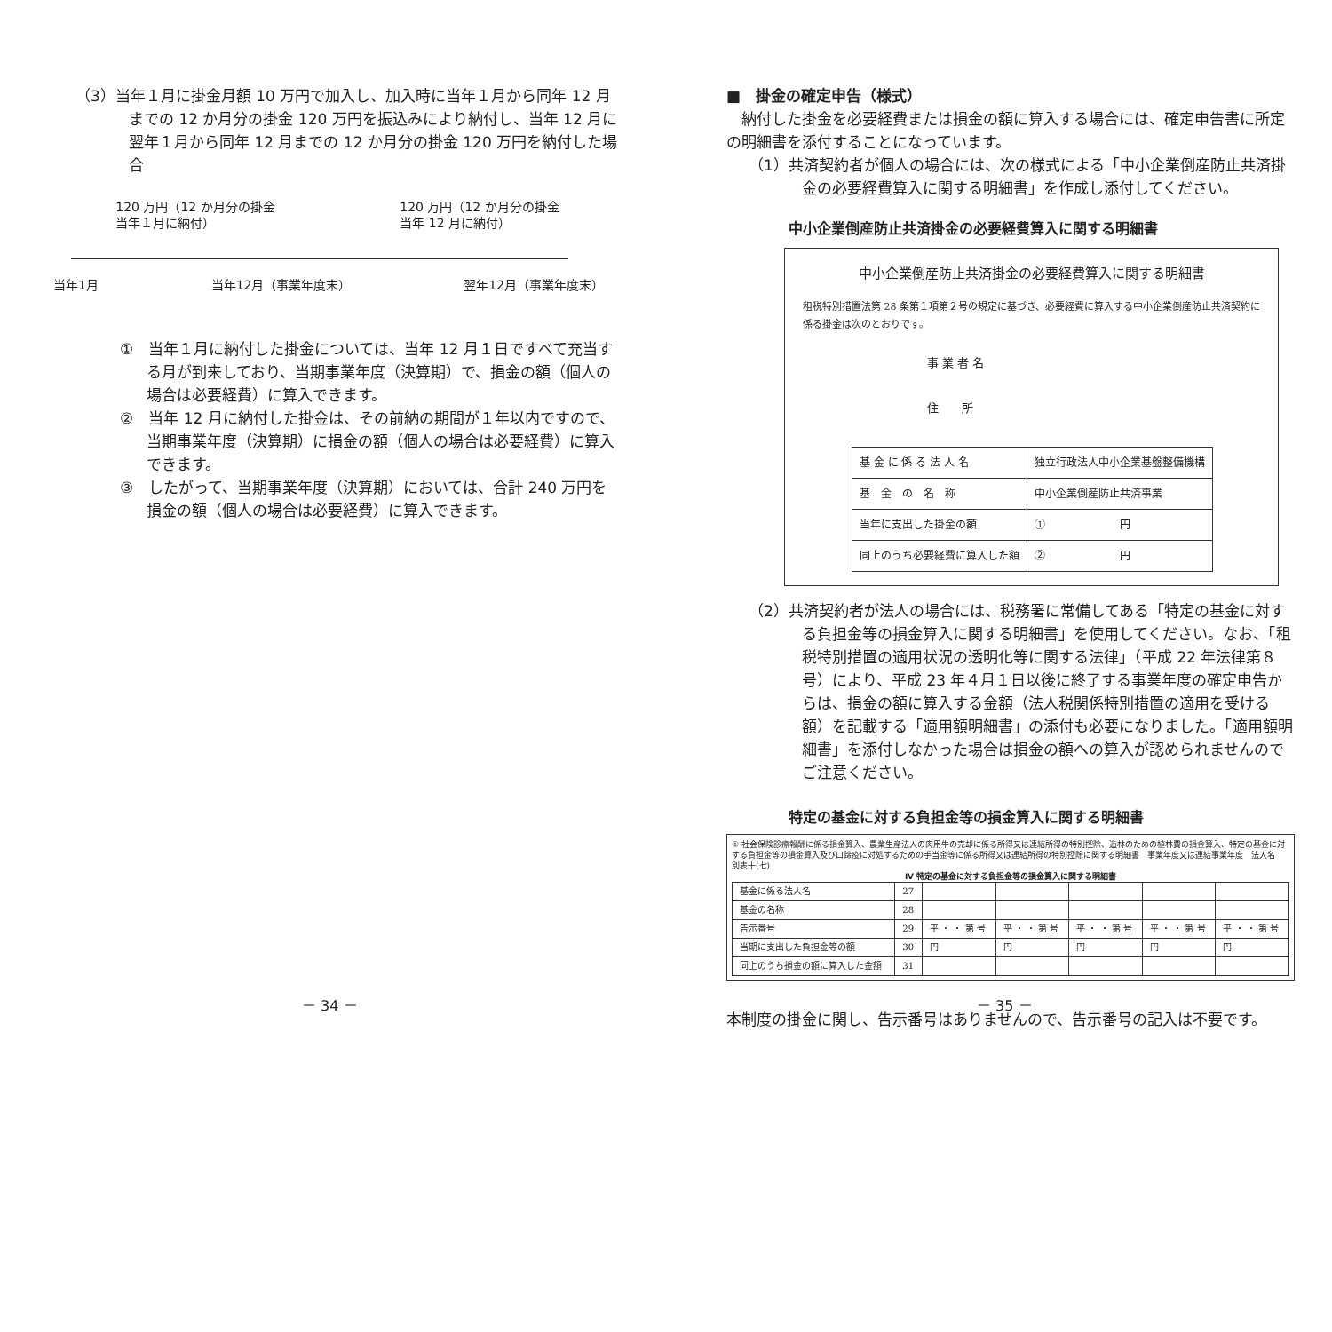（3）当年１月に掛金月額 10 万円で加入し、加入時に当年１月から同年 12 月までの 12 か月分の掛金 120 万円を振込みにより納付し、当年 12 月に翌年１月から同年 12 月までの 12 か月分の掛金 120 万円を納付した場合
120 万円（12 か月分の掛金
当年１月に納付）
120 万円（12 か月分の掛金
当年 12 月に納付）
当年1月 当年12月（事業年度末） 翌年12月（事業年度末）
①　当年１月に納付した掛金については、当年 12 月１日ですべて充当する月が到来しており、当期事業年度（決算期）で、損金の額（個人の場合は必要経費）に算入できます。
②　当年 12 月に納付した掛金は、その前納の期間が１年以内ですので、当期事業年度（決算期）に損金の額（個人の場合は必要経費）に算入できます。
③　したがって、当期事業年度（決算期）においては、合計 240 万円を損金の額（個人の場合は必要経費）に算入できます。
■　掛金の確定申告（様式）
　納付した掛金を必要経費または損金の額に算入する場合には、確定申告書に所定の明細書を添付することになっています。
（1）共済契約者が個人の場合には、次の様式による「中小企業倒産防止共済掛金の必要経費算入に関する明細書」を作成し添付してください。
中小企業倒産防止共済掛金の必要経費算入に関する明細書
中小企業倒産防止共済掛金の必要経費算入に関する明細書
租税特別措置法第 28 条第１項第２号の規定に基づき、必要経費に算入する中小企業倒産防止共済契約に係る掛金は次のとおりです。
事 業 者 名
住　　所
| 基 金 に 係 る 法 人 名 | 独立行政法人中小企業基盤整備機構 |
| 基 金 の 名 称 | 中小企業倒産防止共済事業 |
| 当年に支出した掛金の額 | ① 円 |
| 同上のうち必要経費に算入した額 | ② 円 |
（2）共済契約者が法人の場合には、税務署に常備してある「特定の基金に対する負担金等の損金算入に関する明細書」を使用してください。なお、「租税特別措置の適用状況の透明化等に関する法律」（平成 22 年法律第８号）により、平成 23 年４月１日以後に終了する事業年度の確定申告からは、損金の額に算入する金額（法人税関係特別措置の適用を受ける額）を記載する「適用額明細書」の添付も必要になりました。「適用額明細書」を添付しなかった場合は損金の額への算入が認められませんのでご注意ください。
特定の基金に対する負担金等の損金算入に関する明細書
① 社会保険診療報酬に係る損金算入、農業生産法人の肉用牛の売却に係る所得又は連結所得の特別控除、造林のための植林費の損金算入、特定の基金に対する負担金等の損金算入及び口蹄疫に対処するための手当金等に係る所得又は連結所得の特別控除に関する明細書　事業年度又は連結事業年度　法人名　別表十(七)
Ⅳ 特定の基金に対する負担金等の損金算入に関する明細書
| 基金に係る法人名 | 27 | | | | | |
| 基金の名称 | 28 | | | | | |
| 告示番号 | 29 | 平 ・ ・ 第 号 | 平 ・ ・ 第 号 | 平 ・ ・ 第 号 | 平 ・ ・ 第 号 | 平 ・ ・ 第 号 |
| 当期に支出した負担金等の額 | 30 | 円 | 円 | 円 | 円 | 円 |
| 同上のうち損金の額に算入した金額 | 31 | | | | | |
本制度の掛金に関し、告示番号はありませんので、告示番号の記入は不要です。
－ 34 － － 35 －